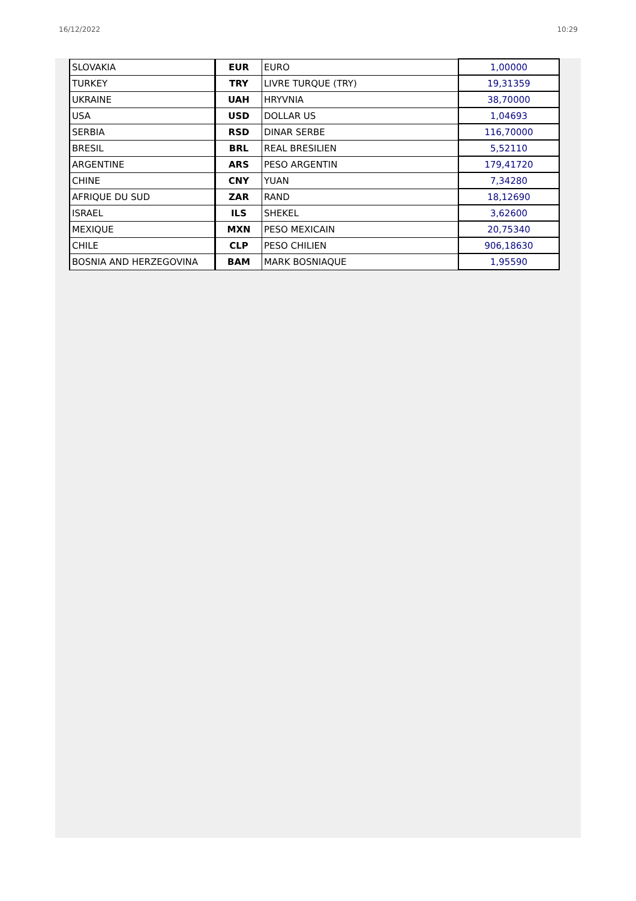16/12/2022 10:29
| SLOVAKIA | EUR | EURO | 1,00000 |
| TURKEY | TRY | LIVRE TURQUE (TRY) | 19,31359 |
| UKRAINE | UAH | HRYVNIA | 38,70000 |
| USA | USD | DOLLAR US | 1,04693 |
| SERBIA | RSD | DINAR SERBE | 116,70000 |
| BRESIL | BRL | REAL BRESILIEN | 5,52110 |
| ARGENTINE | ARS | PESO ARGENTIN | 179,41720 |
| CHINE | CNY | YUAN | 7,34280 |
| AFRIQUE DU SUD | ZAR | RAND | 18,12690 |
| ISRAEL | ILS | SHEKEL | 3,62600 |
| MEXIQUE | MXN | PESO MEXICAIN | 20,75340 |
| CHILE | CLP | PESO CHILIEN | 906,18630 |
| BOSNIA AND HERZEGOVINA | BAM | MARK BOSNIAQUE | 1,95590 |